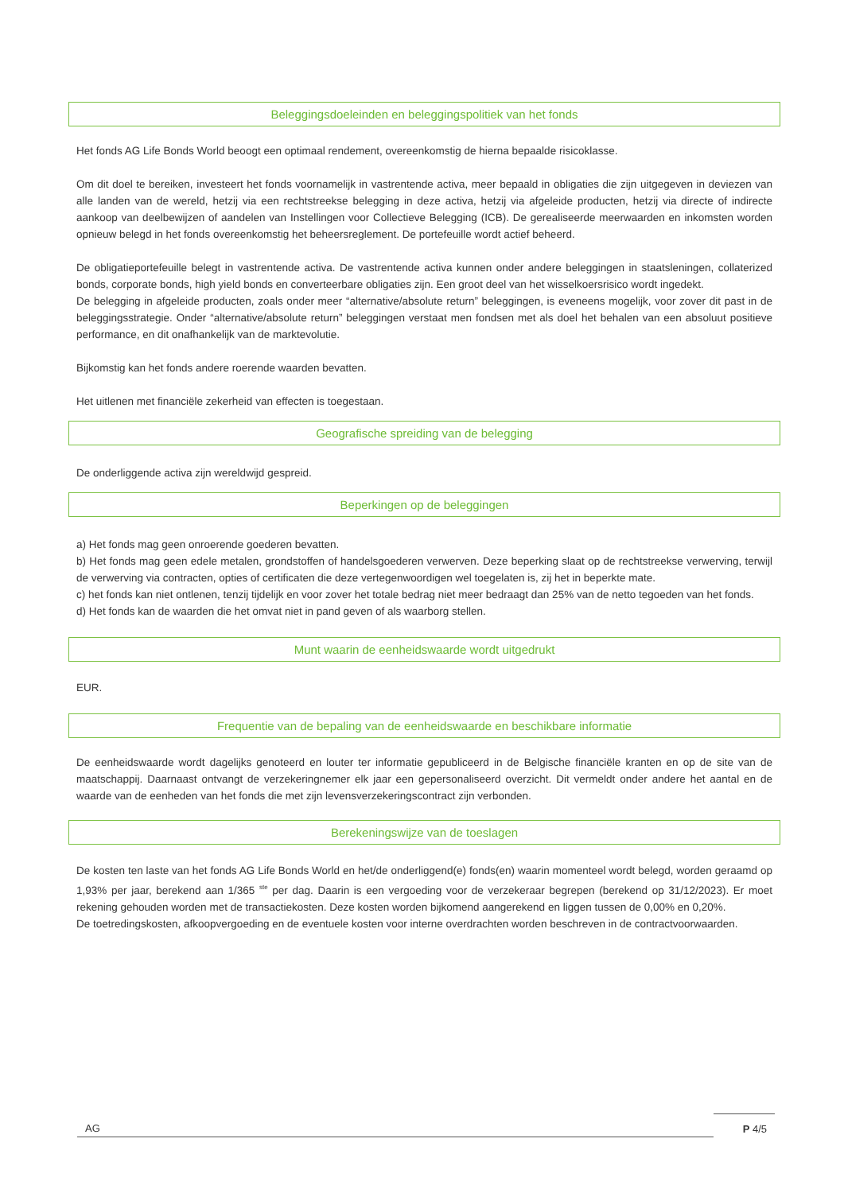Beleggingsdoeleinden en beleggingspolitiek van het fonds
Het fonds AG Life Bonds World beoogt een optimaal rendement, overeenkomstig de hierna bepaalde risicoklasse.
Om dit doel te bereiken, investeert het fonds voornamelijk in vastrentende activa, meer bepaald in obligaties die zijn uitgegeven in deviezen van alle landen van de wereld, hetzij via een rechtstreekse belegging in deze activa, hetzij via afgeleide producten, hetzij via directe of indirecte aankoop van deelbewijzen of aandelen van Instellingen voor Collectieve Belegging (ICB). De gerealiseerde meerwaarden en inkomsten worden opnieuw belegd in het fonds overeenkomstig het beheersreglement. De portefeuille wordt actief beheerd.
De obligatieportefeuille belegt in vastrentende activa. De vastrentende activa kunnen onder andere beleggingen in staatsleningen, collaterized bonds, corporate bonds, high yield bonds en converteerbare obligaties zijn. Een groot deel van het wisselkoersrisico wordt ingedekt.
De belegging in afgeleide producten, zoals onder meer “alternative/absolute return” beleggingen, is eveneens mogelijk, voor zover dit past in de beleggingsstrategie. Onder “alternative/absolute return” beleggingen verstaat men fondsen met als doel het behalen van een absoluut positieve performance, en dit onafhankelijk van de marktevolutie.
Bijkomstig kan het fonds andere roerende waarden bevatten.
Het uitlenen met financiële zekerheid van effecten is toegestaan.
Geografische spreiding van de belegging
De onderliggende activa zijn wereldwijd gespreid.
Beperkingen op de beleggingen
a) Het fonds mag geen onroerende goederen bevatten.
b) Het fonds mag geen edele metalen, grondstoffen of handelsgoederen verwerven. Deze beperking slaat op de rechtstreekse verwerving, terwijl de verwerving via contracten, opties of certificaten die deze vertegenwoordigen wel toegelaten is, zij het in beperkte mate.
c) het fonds kan niet ontlenen, tenzij tijdelijk en voor zover het totale bedrag niet meer bedraagt dan 25% van de netto tegoeden van het fonds.
d) Het fonds kan de waarden die het omvat niet in pand geven of als waarborg stellen.
Munt waarin de eenheidswaarde wordt uitgedrukt
EUR.
Frequentie van de bepaling van de eenheidswaarde en beschikbare informatie
De eenheidswaarde wordt dagelijks genoteerd en louter ter informatie gepubliceerd in de Belgische financiële kranten en op de site van de maatschappij. Daarnaast ontvangt de verzekeringnemer elk jaar een gepersonaliseerd overzicht. Dit vermeldt onder andere het aantal en de waarde van de eenheden van het fonds die met zijn levensverzekeringscontract zijn verbonden.
Berekeningswijze van de toeslagen
De kosten ten laste van het fonds AG Life Bonds World en het/de onderliggend(e) fonds(en) waarin momenteel wordt belegd, worden geraamd op 1,93% per jaar, berekend aan 1/365 <sup>ste</sup> per dag. Daarin is een vergoeding voor de verzekeraar begrepen (berekend op 31/12/2023). Er moet rekening gehouden worden met de transactiekosten. Deze kosten worden bijkomend aangerekend en liggen tussen de 0,00% en 0,20%.
De toetredingskosten, afkoopvergoeding en de eventuele kosten voor interne overdrachten worden beschreven in de contractvoorwaarden.
AG
P 4/5